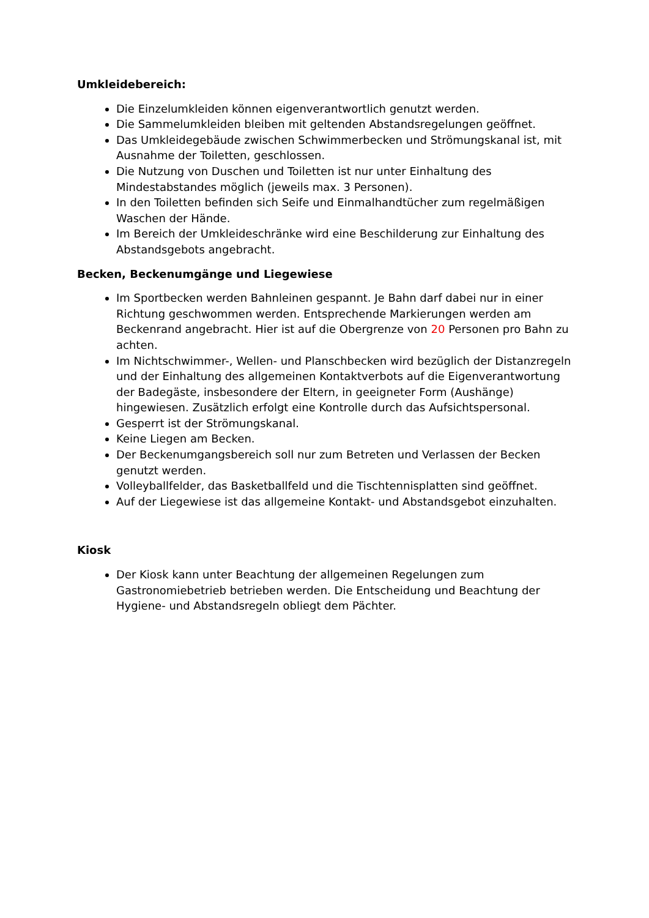Umkleidebereich:
Die Einzelumkleiden können eigenverantwortlich genutzt werden.
Die Sammelumkleiden bleiben mit geltenden Abstandsregelungen geöffnet.
Das Umkleidegebäude zwischen Schwimmerbecken und Strömungskanal ist, mit Ausnahme der Toiletten, geschlossen.
Die Nutzung von Duschen und Toiletten ist nur unter Einhaltung des Mindestabstandes möglich (jeweils max. 3 Personen).
In den Toiletten befinden sich Seife und Einmalhandtücher zum regelmäßigen Waschen der Hände.
Im Bereich der Umkleideschränke wird eine Beschilderung zur Einhaltung des Abstandsgebots angebracht.
Becken, Beckenumgänge und Liegewiese
Im Sportbecken werden Bahnleinen gespannt. Je Bahn darf dabei nur in einer Richtung geschwommen werden. Entsprechende Markierungen werden am Beckenrand angebracht. Hier ist auf die Obergrenze von 20 Personen pro Bahn zu achten.
Im Nichtschwimmer-, Wellen- und Planschbecken wird bezüglich der Distanzregeln und der Einhaltung des allgemeinen Kontaktverbots auf die Eigenverantwortung der Badegäste, insbesondere der Eltern, in geeigneter Form (Aushänge) hingewiesen. Zusätzlich erfolgt eine Kontrolle durch das Aufsichtspersonal.
Gesperrt ist der Strömungskanal.
Keine Liegen am Becken.
Der Beckenumgangsbereich soll nur zum Betreten und Verlassen der Becken genutzt werden.
Volleyballfelder, das Basketballfeld und die Tischtennisplatten sind geöffnet.
Auf der Liegewiese ist das allgemeine Kontakt- und Abstandsgebot einzuhalten.
Kiosk
Der Kiosk kann unter Beachtung der allgemeinen Regelungen zum Gastronomiebetrieb betrieben werden. Die Entscheidung und Beachtung der Hygiene- und Abstandsregeln obliegt dem Pächter.